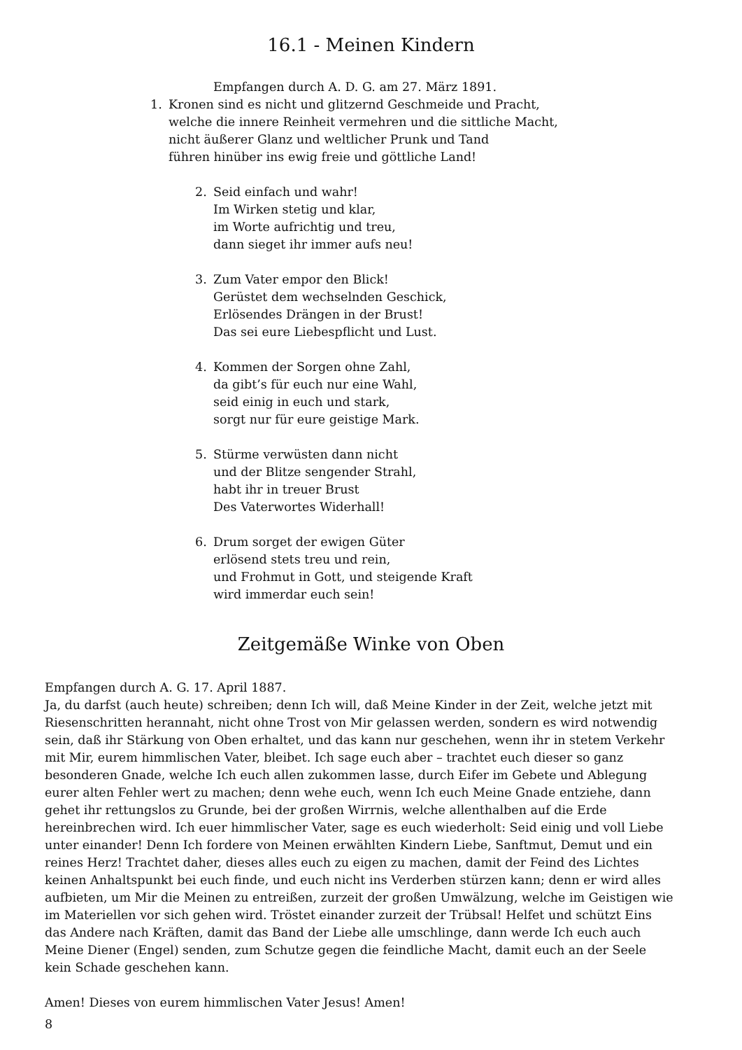16.1 - Meinen Kindern
Empfangen durch A. D. G. am 27. März 1891.
1. Kronen sind es nicht und glitzernd Geschmeide und Pracht,
welche die innere Reinheit vermehren und die sittliche Macht,
nicht äußerer Glanz und weltlicher Prunk und Tand
führen hinüber ins ewig freie und göttliche Land!
2. Seid einfach und wahr!
Im Wirken stetig und klar,
im Worte aufrichtig und treu,
dann sieget ihr immer aufs neu!
3. Zum Vater empor den Blick!
Gerüstet dem wechselnden Geschick,
Erlösendes Drängen in der Brust!
Das sei eure Liebespflicht und Lust.
4. Kommen der Sorgen ohne Zahl,
da gibt’s für euch nur eine Wahl,
seid einig in euch und stark,
sorgt nur für eure geistige Mark.
5. Stürme verwüsten dann nicht
und der Blitze sengender Strahl,
habt ihr in treuer Brust
Des Vaterwortes Widerhall!
6. Drum sorget der ewigen Güter
erlösend stets treu und rein,
und Frohmut in Gott, und steigende Kraft
wird immerdar euch sein!
Zeitgemäße Winke von Oben
Empfangen durch A. G. 17. April 1887.
Ja, du darfst (auch heute) schreiben; denn Ich will, daß Meine Kinder in der Zeit, welche jetzt mit Riesenschritten herannaht, nicht ohne Trost von Mir gelassen werden, sondern es wird notwendig sein, daß ihr Stärkung von Oben erhaltet, und das kann nur geschehen, wenn ihr in stetem Verkehr mit Mir, eurem himmlischen Vater, bleibet. Ich sage euch aber – trachtet euch dieser so ganz besonderen Gnade, welche Ich euch allen zukommen lasse, durch Eifer im Gebete und Ablegung eurer alten Fehler wert zu machen; denn wehe euch, wenn Ich euch Meine Gnade entziehe, dann gehet ihr rettungslos zu Grunde, bei der großen Wirrnis, welche allenthalben auf die Erde hereinbrechen wird. Ich euer himmlischer Vater, sage es euch wiederholt: Seid einig und voll Liebe unter einander! Denn Ich fordere von Meinen erwählten Kindern Liebe, Sanftmut, Demut und ein reines Herz! Trachtet daher, dieses alles euch zu eigen zu machen, damit der Feind des Lichtes keinen Anhaltspunkt bei euch finde, und euch nicht ins Verderben stürzen kann; denn er wird alles aufbieten, um Mir die Meinen zu entreißen, zurzeit der großen Umwälzung, welche im Geistigen wie im Materiellen vor sich gehen wird. Tröstet einander zurzeit der Trübsal! Helfet und schützt Eins das Andere nach Kräften, damit das Band der Liebe alle umschlinge, dann werde Ich euch auch Meine Diener (Engel) senden, zum Schutze gegen die feindliche Macht, damit euch an der Seele kein Schade geschehen kann.
Amen! Dieses von eurem himmlischen Vater Jesus! Amen!
8